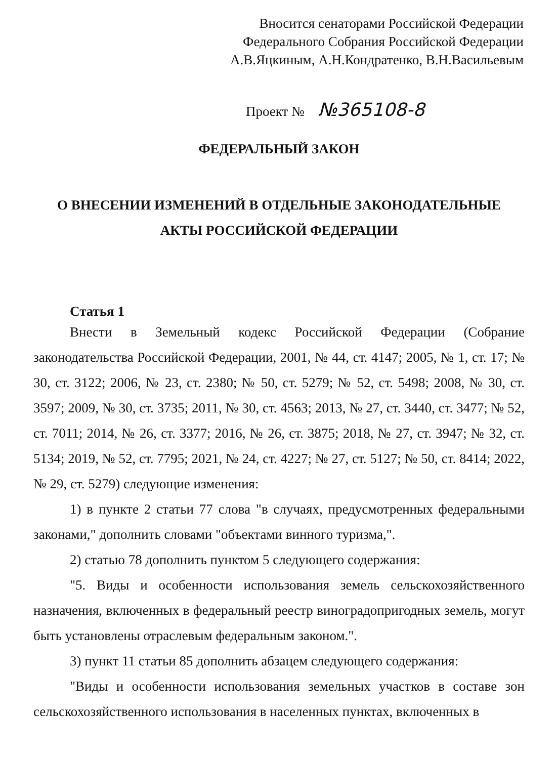Вносится сенаторами Российской Федерации
Федерального Собрания Российской Федерации
А.В.Яцкиным, А.Н.Кондратенко, В.Н.Васильевым
Проект № №365108-8
ФЕДЕРАЛЬНЫЙ ЗАКОН
О ВНЕСЕНИИ ИЗМЕНЕНИЙ В ОТДЕЛЬНЫЕ ЗАКОНОДАТЕЛЬНЫЕ
АКТЫ РОССИЙСКОЙ ФЕДЕРАЦИИ
Статья 1
Внести в Земельный кодекс Российской Федерации (Собрание законодательства Российской Федерации, 2001, № 44, ст. 4147; 2005, № 1, ст. 17; № 30, ст. 3122; 2006, № 23, ст. 2380; № 50, ст. 5279; № 52, ст. 5498; 2008, № 30, ст. 3597; 2009, № 30, ст. 3735; 2011, № 30, ст. 4563; 2013, № 27, ст. 3440, ст. 3477; № 52, ст. 7011; 2014, № 26, ст. 3377; 2016, № 26, ст. 3875; 2018, № 27, ст. 3947; № 32, ст. 5134; 2019, № 52, ст. 7795; 2021, № 24, ст. 4227; № 27, ст. 5127; № 50, ст. 8414; 2022, № 29, ст. 5279) следующие изменения:
1) в пункте 2 статьи 77 слова "в случаях, предусмотренных федеральными законами," дополнить словами "объектами винного туризма,".
2) статью 78 дополнить пунктом 5 следующего содержания:
"5. Виды и особенности использования земель сельскохозяйственного назначения, включенных в федеральный реестр виноградопригодных земель, могут быть установлены отраслевым федеральным законом.".
3) пункт 11 статьи 85 дополнить абзацем следующего содержания:
"Виды и особенности использования земельных участков в составе зон сельскохозяйственного использования в населенных пунктах, включенных в